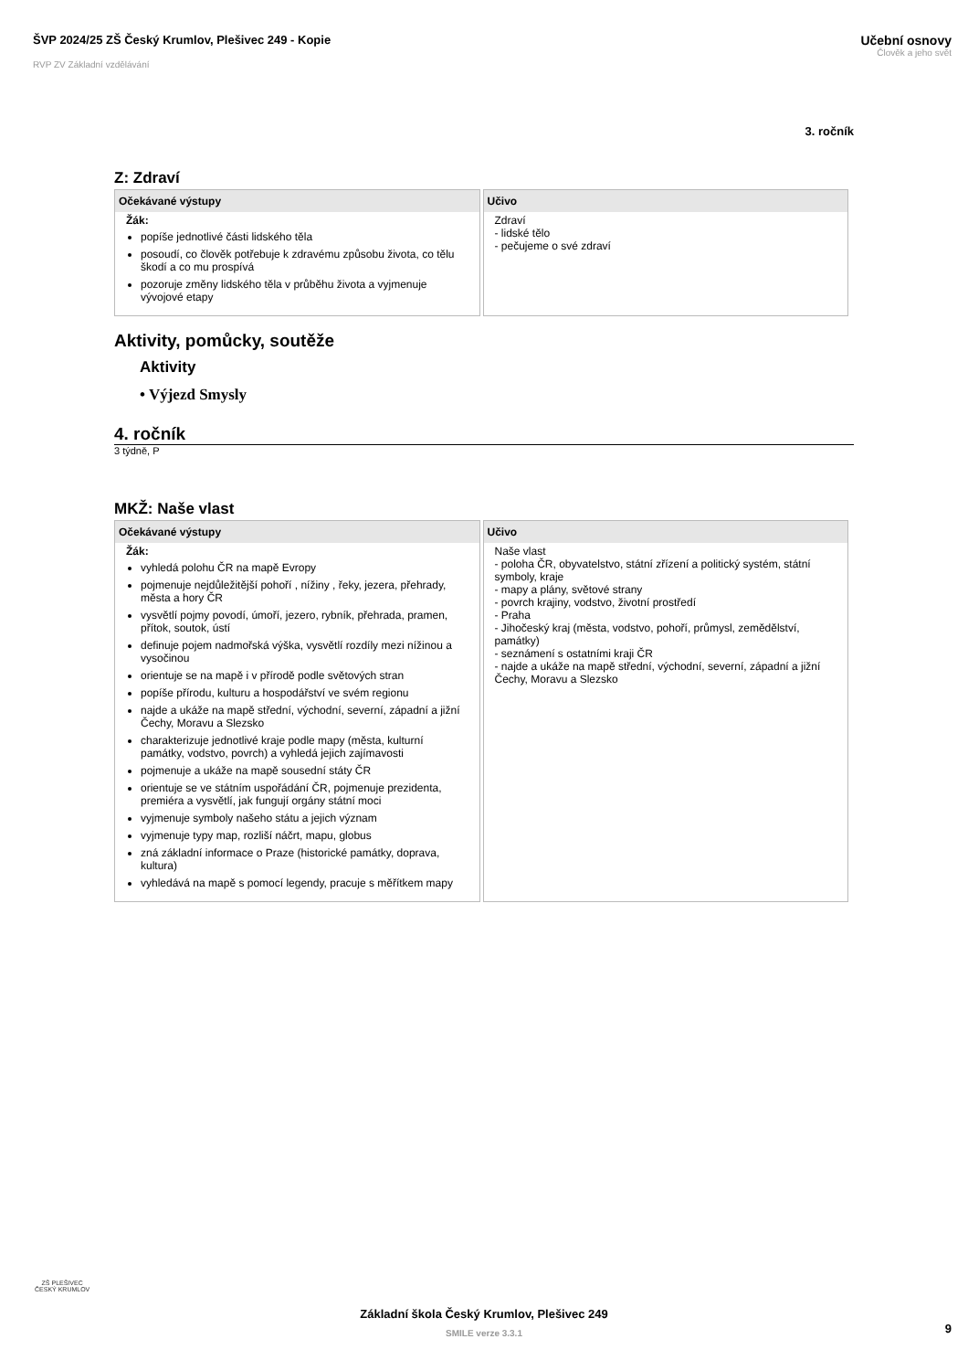ŠVP 2024/25 ZŠ Český Krumlov, Plešivec 249 - Kopie
RVP ZV Základní vzdělávání
Učební osnovy
Člověk a jeho svět
3. ročník
Z: Zdraví
| Očekávané výstupy | Učivo |
| --- | --- |
| Žák: popíše jednotlivé části lidského těla posoudí, co člověk potřebuje k zdravému způsobu života, co tělu škodí a co mu prospívá pozoruje změny lidského těla v průběhu života a vyjmenuje vývojové etapy | Zdraví - lidské tělo - pečujeme o své zdraví |
Aktivity, pomůcky, soutěže
Aktivity
• Výjezd Smysly
4. ročník
3 týdně, P
MKŽ: Naše vlast
| Očekávané výstupy | Učivo |
| --- | --- |
| Žák: vyhledá polohu ČR na mapě Evropy pojmenuje nejdůležitější pohoří , nížiny , řeky, jezera, přehrady, města a hory ČR vysvětlí pojmy povodí, úmoří, jezero, rybník, přehrada, pramen, přítok, soutok, ústí definuje pojem nadmořská výška, vysvětlí rozdíly mezi nížinou a vysočinou orientuje se na mapě i v přírodě podle světových stran popíše přírodu, kulturu a hospodářství ve svém regionu najde a ukáže na mapě střední, východní, severní, západní a jižní Čechy, Moravu a Slezsko charakterizuje jednotlivé kraje podle mapy (města, kulturní památky, vodstvo, povrch) a vyhledá jejich zajímavosti pojmenuje a ukáže na mapě sousední státy ČR orientuje se ve státním uspořádání ČR, pojmenuje prezidenta, premiéra a vysvětlí, jak fungují orgány státní moci vyjmenuje symboly našeho státu a jejich význam vyjmenuje typy map, rozliší náčrt, mapu, globus zná základní informace o Praze (historické památky, doprava, kultura) vyhledává na mapě s pomocí legendy, pracuje s měřítkem mapy | Naše vlast - poloha ČR, obyvatelstvo, státní zřízení a politický systém, státní symboly, kraje - mapy a plány, světové strany - povrch krajiny, vodstvo, životní prostředí - Praha - Jihočeský kraj (města, vodstvo, pohoří, průmysl, zemědělství, památky) - seznámení s ostatními kraji ČR - najde a ukáže na mapě střední, východní, severní, západní a jižní Čechy, Moravu a Slezsko |
ZŠ PLEŠIVEC
ČESKÝ KRUMLOV
Základní škola Český Krumlov, Plešivec 249
SMILE verze 3.3.1
9